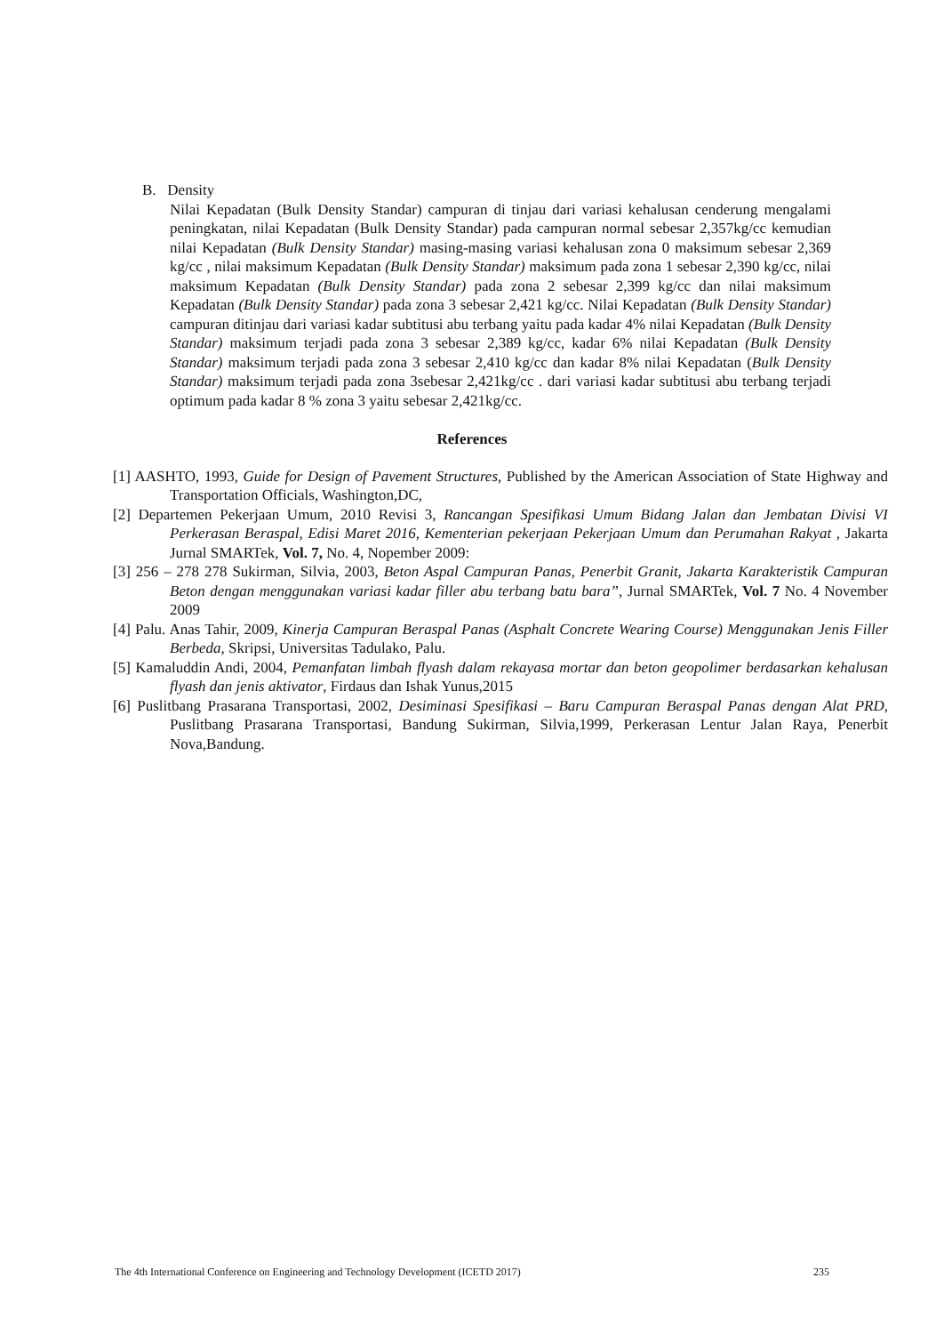B. Density
Nilai Kepadatan (Bulk Density Standar) campuran di tinjau dari variasi kehalusan cenderung mengalami peningkatan, nilai Kepadatan (Bulk Density Standar) pada campuran normal sebesar 2,357kg/cc kemudian nilai Kepadatan (Bulk Density Standar) masing-masing variasi kehalusan zona 0 maksimum sebesar 2,369 kg/cc , nilai maksimum Kepadatan (Bulk Density Standar) maksimum pada zona 1 sebesar 2,390 kg/cc, nilai maksimum Kepadatan (Bulk Density Standar) pada zona 2 sebesar 2,399 kg/cc dan nilai maksimum Kepadatan (Bulk Density Standar) pada zona 3 sebesar 2,421 kg/cc. Nilai Kepadatan (Bulk Density Standar) campuran ditinjau dari variasi kadar subtitusi abu terbang yaitu pada kadar 4% nilai Kepadatan (Bulk Density Standar) maksimum terjadi pada zona 3 sebesar 2,389 kg/cc, kadar 6% nilai Kepadatan (Bulk Density Standar) maksimum terjadi pada zona 3 sebesar 2,410 kg/cc dan kadar 8% nilai Kepadatan (Bulk Density Standar) maksimum terjadi pada zona 3sebesar 2,421kg/cc . dari variasi kadar subtitusi abu terbang terjadi optimum pada kadar 8 % zona 3 yaitu sebesar 2,421kg/cc.
References
[1] AASHTO, 1993, Guide for Design of Pavement Structures, Published by the American Association of State Highway and Transportation Officials, Washington,DC,
[2] Departemen Pekerjaan Umum, 2010 Revisi 3, Rancangan Spesifikasi Umum Bidang Jalan dan Jembatan Divisi VI Perkerasan Beraspal, Edisi Maret 2016, Kementerian pekerjaan Pekerjaan Umum dan Perumahan Rakyat , Jakarta Jurnal SMARTek, Vol. 7, No. 4, Nopember 2009:
[3] 256 – 278 278 Sukirman, Silvia, 2003, Beton Aspal Campuran Panas, Penerbit Granit, Jakarta Karakteristik Campuran Beton dengan menggunakan variasi kadar filler abu terbang batu bara”, Jurnal SMARTek, Vol. 7 No. 4 November 2009
[4] Palu. Anas Tahir, 2009, Kinerja Campuran Beraspal Panas (Asphalt Concrete Wearing Course) Menggunakan Jenis Filler Berbeda, Skripsi, Universitas Tadulako, Palu.
[5] Kamaluddin Andi, 2004, Pemanfatan limbah flyash dalam rekayasa mortar dan beton geopolimer berdasarkan kehalusan flyash dan jenis aktivator, Firdaus dan Ishak Yunus,2015
[6] Puslitbang Prasarana Transportasi, 2002, Desiminasi Spesifikasi – Baru Campuran Beraspal Panas dengan Alat PRD, Puslitbang Prasarana Transportasi, Bandung Sukirman, Silvia,1999, Perkerasan Lentur Jalan Raya, Penerbit Nova,Bandung.
The 4th International Conference on Engineering and Technology Development (ICETD 2017) 235